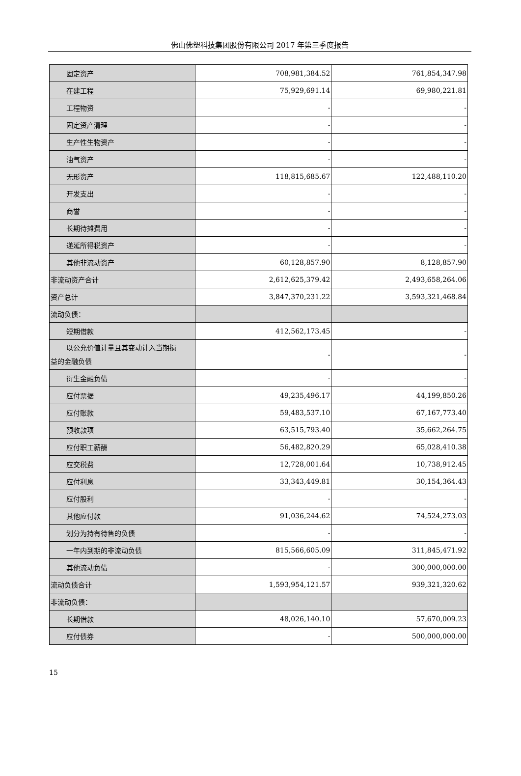佛山佛塑科技集团股份有限公司 2017 年第三季度报告
| 固定资产 | 708,981,384.52 | 761,854,347.98 |
| 在建工程 | 75,929,691.14 | 69,980,221.81 |
| 工程物资 | - | - |
| 固定资产清理 | - | - |
| 生产性生物资产 | - | - |
| 油气资产 | - | - |
| 无形资产 | 118,815,685.67 | 122,488,110.20 |
| 开发支出 | - | - |
| 商誉 | - | - |
| 长期待摊费用 | - | - |
| 递延所得税资产 | - | - |
| 其他非流动资产 | 60,128,857.90 | 8,128,857.90 |
| 非流动资产合计 | 2,612,625,379.42 | 2,493,658,264.06 |
| 资产总计 | 3,847,370,231.22 | 3,593,321,468.84 |
| 流动负债： | | |
| 短期借款 | 412,562,173.45 | - |
| 以公允价值计量且其变动计入当期损 益的金融负债 | - | - |
| 衍生金融负债 | - | - |
| 应付票据 | 49,235,496.17 | 44,199,850.26 |
| 应付账款 | 59,483,537.10 | 67,167,773.40 |
| 预收款项 | 63,515,793.40 | 35,662,264.75 |
| 应付职工薪酬 | 56,482,820.29 | 65,028,410.38 |
| 应交税费 | 12,728,001.64 | 10,738,912.45 |
| 应付利息 | 33,343,449.81 | 30,154,364.43 |
| 应付股利 | - | - |
| 其他应付款 | 91,036,244.62 | 74,524,273.03 |
| 划分为持有待售的负债 | - | - |
| 一年内到期的非流动负债 | 815,566,605.09 | 311,845,471.92 |
| 其他流动负债 | - | 300,000,000.00 |
| 流动负债合计 | 1,593,954,121.57 | 939,321,320.62 |
| 非流动负债： | | |
| 长期借款 | 48,026,140.10 | 57,670,009.23 |
| 应付债券 | - | 500,000,000.00 |
15